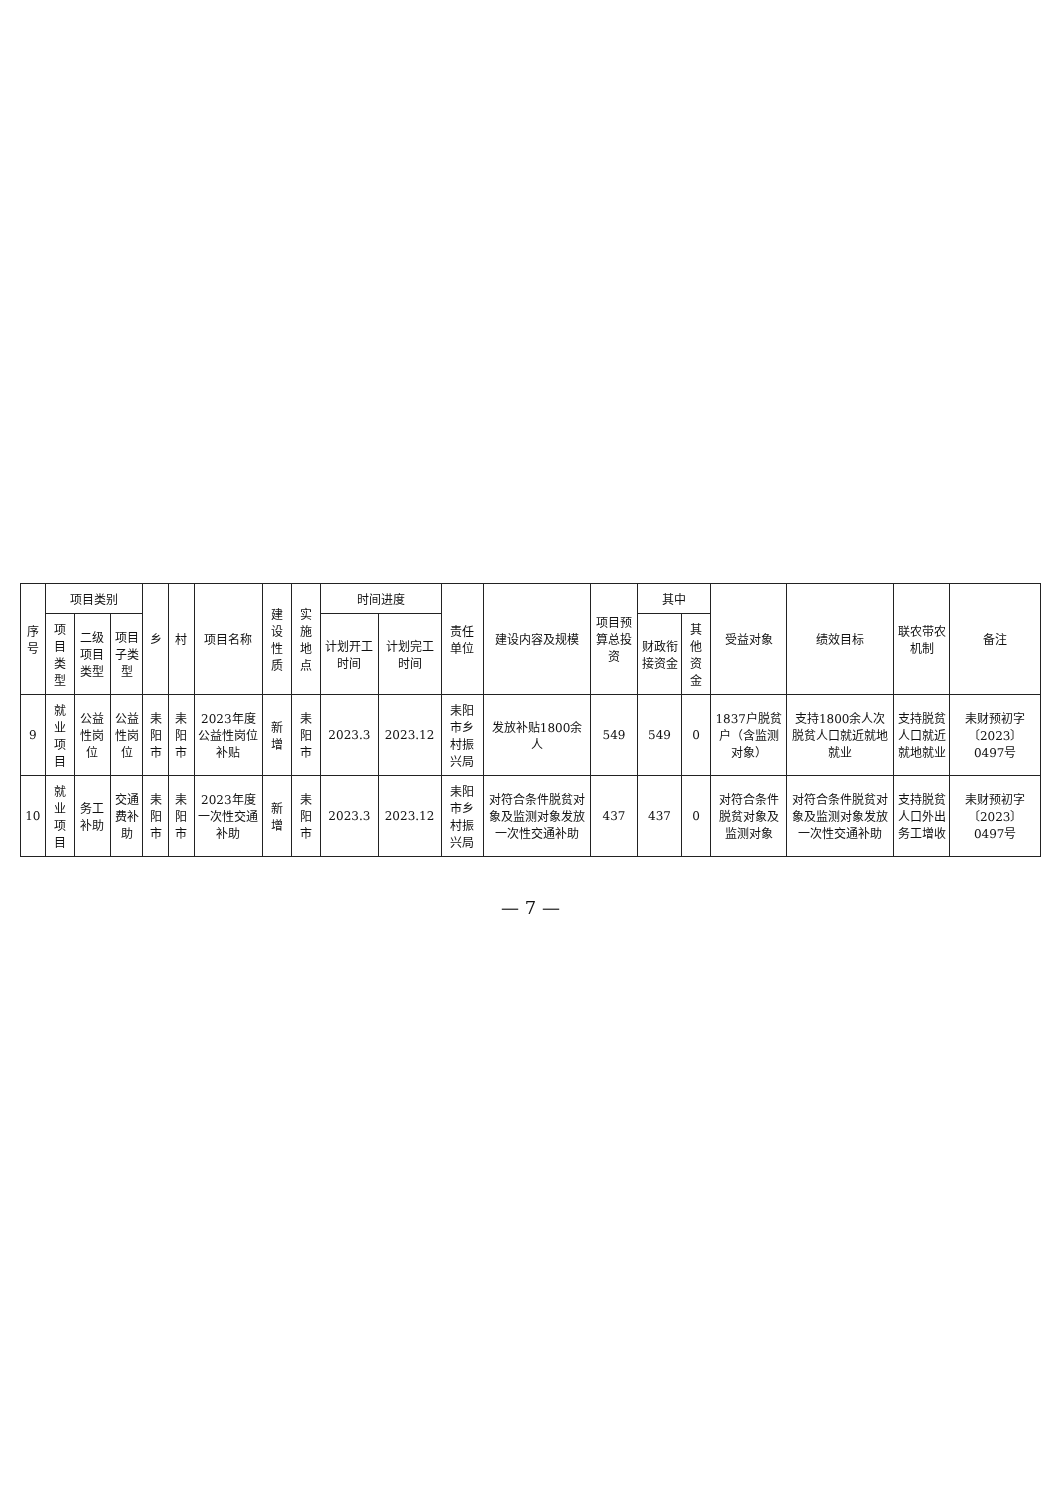| 序号 | 项目类别 | | | 乡 | 村 | 项目名称 | 建设性质 | 实施地点 | 时间进度 | | 责任单位 | 建设内容及规模 | 项目预算总投资 | 其中 | | 受益对象 | 绩效目标 | 联农带农机制 | 备注 |
| --- | --- | --- | --- | --- | --- | --- | --- | --- | --- | --- | --- | --- | --- | --- | --- | --- | --- | --- | --- |
| | 项目类型 | 二级项目类型 | 项目子类型 | | | | | | 计划开工时间 | 计划完工时间 | | | | 财政衔接资金 | 其他资金 | | | | |
| 9 | 就业项目 | 公益性岗位 | 公益性岗位 | 耒阳市 | 耒阳市 | 2023年度公益性岗位补贴 | 新增 | 耒阳市 | 2023.3 | 2023.12 | 耒阳市乡村振兴局 | 发放补贴1800余人 | 549 | 549 | 0 | 1837户脱贫户（含监测对象） | 支持1800余人次脱贫人口就近就地就业 | 支持脱贫人口就近就地就业 | 耒财预初字〔2023〕0497号 |
| 10 | 就业项目 | 务工补助 | 交通费补助 | 耒阳市 | 耒阳市 | 2023年度一次性交通补助 | 新增 | 耒阳市 | 2023.3 | 2023.12 | 耒阳市乡村振兴局 | 对符合条件脱贫对象及监测对象发放一次性交通补助 | 437 | 437 | 0 | 对符合条件脱贫对象及监测对象 | 对符合条件脱贫对象及监测对象发放一次性交通补助 | 支持脱贫人口外出务工增收 | 耒财预初字〔2023〕0497号 |
— 7 —